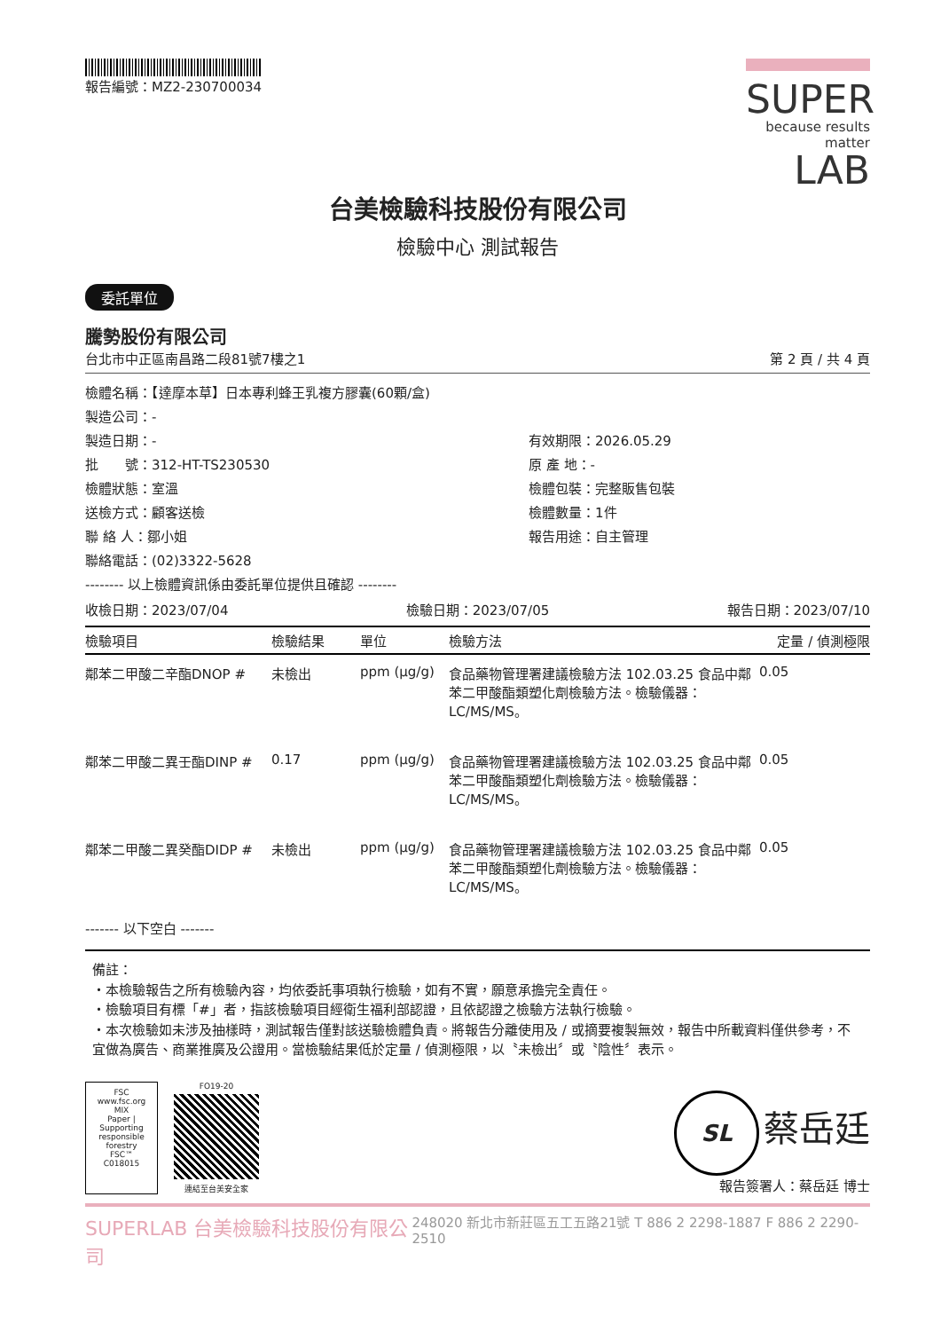報告編號：MZ2-230700034
SUPER
because results matter LAB
台美檢驗科技股份有限公司
檢驗中心 測試報告
委託單位
騰勢股份有限公司
台北市中正區南昌路二段81號7樓之1 第 2 頁 / 共 4 頁
檢體名稱：【達摩本草】日本專利蜂王乳複方膠囊(60顆/盒)
製造公司：-
製造日期：-
有效期限：2026.05.29
批　　號：312-HT-TS230530
原 產 地：-
檢體狀態：室溫
檢體包裝：完整販售包裝
送檢方式：顧客送檢
檢體數量：1件
聯 絡 人：鄒小姐
報告用途：自主管理
聯絡電話：(02)3322-5628
-------- 以上檢體資訊係由委託單位提供且確認 --------
收檢日期：2023/07/04 檢驗日期：2023/07/05 報告日期：2023/07/10
| 檢驗項目 | 檢驗結果 | 單位 | 檢驗方法 | 定量 / 偵測極限 |
| --- | --- | --- | --- | --- |
| 鄰苯二甲酸二辛酯DNOP # | 未檢出 | ppm (μg/g) | 食品藥物管理署建議檢驗方法 102.03.25 食品中鄰苯二甲酸酯類塑化劑檢驗方法。檢驗儀器：LC/MS/MS。 | 0.05 |
| 鄰苯二甲酸二異壬酯DINP # | 0.17 | ppm (μg/g) | 食品藥物管理署建議檢驗方法 102.03.25 食品中鄰苯二甲酸酯類塑化劑檢驗方法。檢驗儀器：LC/MS/MS。 | 0.05 |
| 鄰苯二甲酸二異癸酯DIDP # | 未檢出 | ppm (μg/g) | 食品藥物管理署建議檢驗方法 102.03.25 食品中鄰苯二甲酸酯類塑化劑檢驗方法。檢驗儀器：LC/MS/MS。 | 0.05 |
------- 以下空白 -------
備註：
・本檢驗報告之所有檢驗內容，均依委託事項執行檢驗，如有不實，願意承擔完全責任。
・檢驗項目有標「#」者，指該檢驗項目經衛生福利部認證，且依認證之檢驗方法執行檢驗。
・本次檢驗如未涉及抽樣時，測試報告僅對該送驗檢體負責。將報告分離使用及 / 或摘要複製無效，報告中所載資料僅供參考，不宜做為廣告、商業推廣及公證用。當檢驗結果低於定量 / 偵測極限，以〝未檢出〞或〝陰性〞表示。
FSC
www.fsc.org
MIX
Paper | Supporting responsible forestry
FSC™ C018015
FO19-20
連結至台美安全家
SL 蔡岳廷
報告簽署人：蔡岳廷 博士
SUPERLAB 台美檢驗科技股份有限公司 248020 新北市新莊區五工五路21號 T 886 2 2298-1887 F 886 2 2290-2510